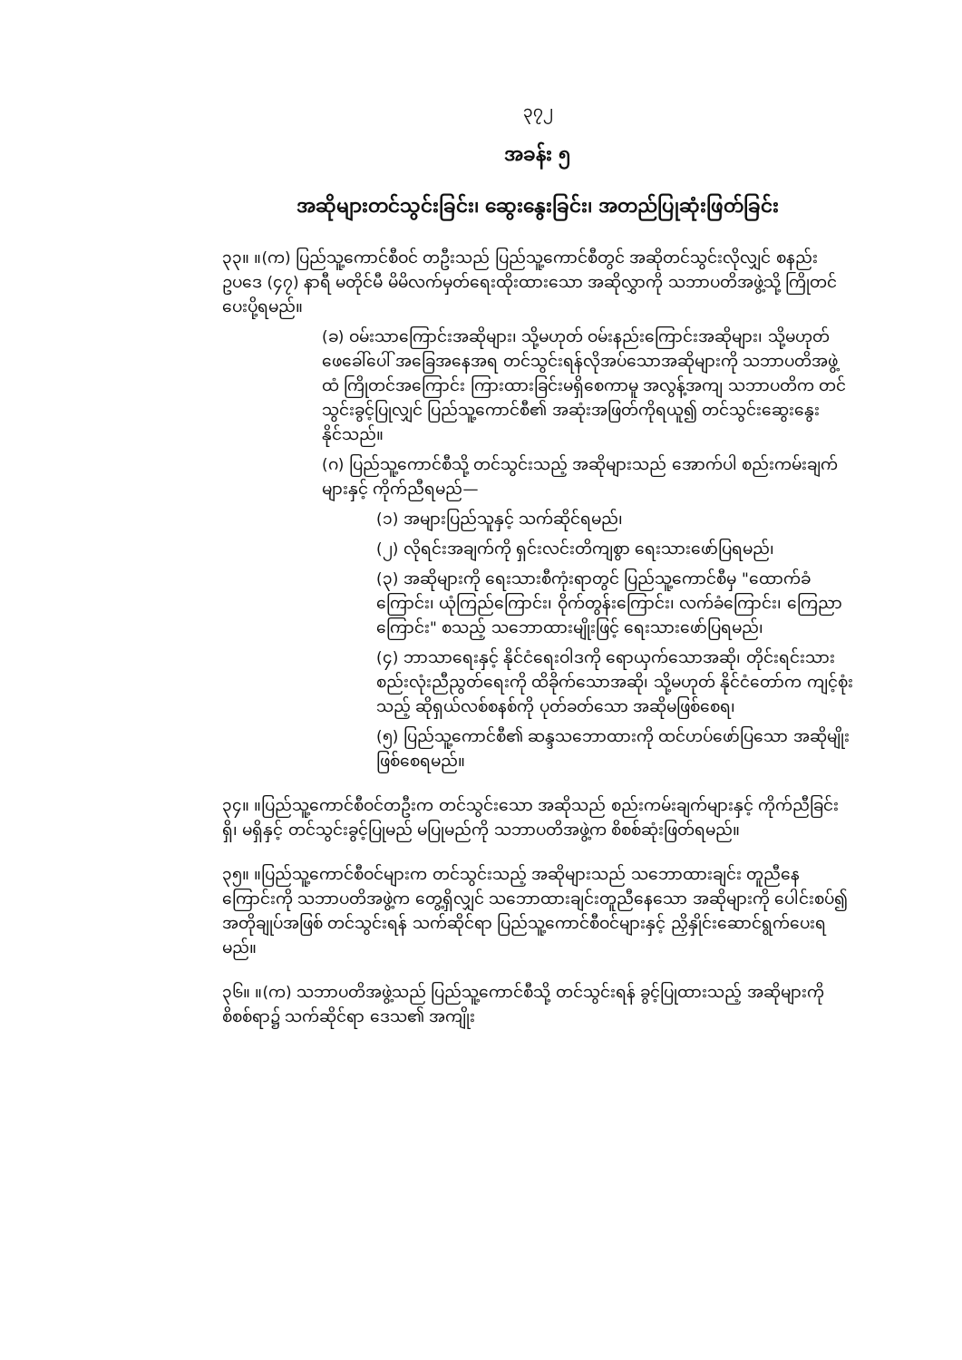၃၇၂
အခန်း ၅
အဆိုများတင်သွင်းခြင်း၊ ဆွေးနွေးခြင်း၊ အတည်ပြုဆုံးဖြတ်ခြင်း
၃၃။ ။(က) ပြည်သူ့ကောင်စီဝင် တဦးသည် ပြည်သူ့ကောင်စီတွင် အဆိုတင်သွင်းလိုလျှင် စနည်းဥပဒေ (၄၇) နာရီ မတိုင်မီ မိမိလက်မှတ်ရေးထိုးထားသော အဆိုလွှာကို သဘာပတိအဖွဲ့သို့ ကြိုတင်ပေးပို့ရမည်။
(ခ) ဝမ်းသာကြောင်းအဆိုများ၊ သို့မဟုတ် ဝမ်းနည်းကြောင်းအဆိုများ၊ သို့မဟုတ် ဖေခေါ်ပေါ် အခြေအနေအရ တင်သွင်းရန်လိုအပ်သောအဆိုများကို သဘာပတိအဖွဲ့ထံ ကြိုတင်အကြောင်း ကြားထားခြင်းမရှိစေကာမူ အလွန့်အကျ သဘာပတိက တင်သွင်းခွင့်ပြုလျှင် ပြည်သူ့ကောင်စီ၏ အဆုံးအဖြတ်ကိုရယူ၍ တင်သွင်းဆွေးနွေးနိုင်သည်။
(ဂ) ပြည်သူ့ကောင်စီသို့ တင်သွင်းသည့် အဆိုများသည် အောက်ပါ စည်းကမ်းချက်များနှင့် ကိုက်ညီရမည်—
(၁) အများပြည်သူနှင့် သက်ဆိုင်ရမည်၊
(၂) လိုရင်းအချက်ကို ရှင်းလင်းတိကျစွာ ရေးသားဖော်ပြရမည်၊
(၃) အဆိုများကို ရေးသားစီကုံးရာတွင် ပြည်သူ့ကောင်စီမှ "ထောက်ခံကြောင်း၊ ယုံကြည်ကြောင်း၊ ဝိုက်တွန်းကြောင်း၊ လက်ခံကြောင်း၊ ကြေညာကြောင်း" စသည့် သဘောထားမျိုးဖြင့် ရေးသားဖော်ပြရမည်၊
(၄) ဘာသာရေးနှင့် နိုင်ငံရေးဝါဒကို ရောယှက်သောအဆို၊ တိုင်းရင်းသားစည်းလုံးညီညွတ်ရေးကို ထိခိုက်သောအဆို၊ သို့မဟုတ် နိုင်ငံတော်က ကျင့်စုံးသည့် ဆိုရှယ်လစ်စနစ်ကို ပုတ်ခတ်သော အဆိုမဖြစ်စေရ၊
(၅) ပြည်သူ့ကောင်စီ၏ ဆန္ဒသဘောထားကို ထင်ဟပ်ဖော်ပြသော အဆိုမျိုးဖြစ်စေရမည်။
၃၄။ ။ပြည်သူ့ကောင်စီဝင်တဦးက တင်သွင်းသော အဆိုသည် စည်းကမ်းချက်များနှင့် ကိုက်ညီခြင်းရှိ၊ မရှိနှင့် တင်သွင်းခွင့်ပြုမည် မပြုမည်ကို သဘာပတိအဖွဲ့က စိစစ်ဆုံးဖြတ်ရမည်။
၃၅။ ။ပြည်သူ့ကောင်စီဝင်များက တင်သွင်းသည့် အဆိုများသည် သဘောထားချင်း တူညီနေကြောင်းကို သဘာပတိအဖွဲ့က တွေ့ရှိလျှင် သဘောထားချင်းတူညီနေသော အဆိုများကို ပေါင်းစပ်၍ အတိုချုပ်အဖြစ် တင်သွင်းရန် သက်ဆိုင်ရာ ပြည်သူ့ကောင်စီဝင်များနှင့် ညှိနှိုင်းဆောင်ရွက်ပေးရမည်။
၃၆။ ။(က) သဘာပတိအဖွဲ့သည် ပြည်သူ့ကောင်စီသို့ တင်သွင်းရန် ခွင့်ပြုထားသည့် အဆိုများကို စိစစ်ရာ၌ သက်ဆိုင်ရာ ဒေသ၏ အကျိုး